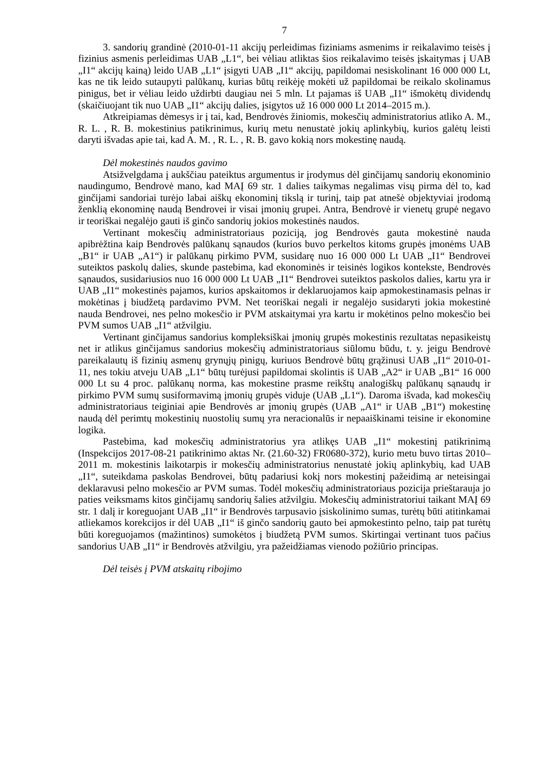7
3. sandorių grandinė (2010-01-11 akcijų perleidimas fiziniams asmenims ir reikalavimo teisės į fizinius asmenis perleidimas UAB „L1“, bei vėliau atliktas šios reikalavimo teisės įskaitymas į UAB „I1“ akcijų kainą) leido UAB „L1“ įsigyti UAB „I1“ akcijų, papildomai nesiskolinant 16 000 000 Lt, kas ne tik leido sutaupyti palūkanų, kurias būtų reikėję mokėti už papildomai be reikalo skolinamus pinigus, bet ir vėliau leido uždirbti daugiau nei 5 mln. Lt pajamas iš UAB „I1“ išmokėtų dividendų (skaičiuojant tik nuo UAB „I1“ akcijų dalies, įsigytos už 16 000 000 Lt 2014–2015 m.).
Atkreipiamas dėmesys ir į tai, kad, Bendrovės žiniomis, mokesčių administratorius atliko A. M., R. L. , R. B. mokestinius patikrinimus, kurių metu nenustatė jokių aplinkybių, kurios galėtų leisti daryti išvadas apie tai, kad A. M. , R. L. , R. B. gavo kokią nors mokestinę naudą.
Dėl mokestinės naudos gavimo
Atsižvelgdama į aukščiau pateiktus argumentus ir įrodymus dėl ginčijamų sandorių ekonominio naudingumo, Bendrovė mano, kad MAĮ 69 str. 1 dalies taikymas negalimas visų pirma dėl to, kad ginčijami sandoriai turėjo labai aiškų ekonominį tikslą ir turinį, taip pat atnešė objektyviai įrodomą ženklią ekonominę naudą Bendrovei ir visai įmonių grupei. Antra, Bendrovė ir vienetų grupė negavo ir teoriškai negalėjo gauti iš ginčo sandorių jokios mokestinės naudos.
Vertinant mokesčių administratoriaus poziciją, jog Bendrovės gauta mokestinė nauda apibrėžtina kaip Bendrovės palūkanų sąnaudos (kurios buvo perkeltos kitoms grupės įmonėms UAB „B1“ ir UAB „A1“) ir palūkanų pirkimo PVM, susidarę nuo 16 000 000 Lt UAB „I1“ Bendrovei suteiktos paskolų dalies, skunde pastebima, kad ekonominės ir teisinės logikos kontekste, Bendrovės sąnaudos, susidariusios nuo 16 000 000 Lt UAB „I1“ Bendrovei suteiktos paskolos dalies, kartu yra ir UAB „I1“ mokestinės pajamos, kurios apskaitomos ir deklaruojamos kaip apmokestinamasis pelnas ir mokėtinas į biudžetą pardavimo PVM. Net teoriškai negali ir negalėjo susidaryti jokia mokestinė nauda Bendrovei, nes pelno mokesčio ir PVM atskaitymai yra kartu ir mokėtinos pelno mokesčio bei PVM sumos UAB „I1“ atžvilgiu.
Vertinant ginčijamus sandorius kompleksiškai įmonių grupės mokestinis rezultatas nepasikeistų net ir atlikus ginčijamus sandorius mokesčių administratoriaus siūlomu būdu, t. y. jeigu Bendrovė pareikalautų iš fizinių asmenų grynųjų pinigų, kuriuos Bendrovė būtų grąžinusi UAB „I1“ 2010-01-11, nes tokiu atveju UAB „L1“ būtų turėjusi papildomai skolintis iš UAB „A2“ ir UAB „B1“ 16 000 000 Lt su 4 proc. palūkanų norma, kas mokestine prasme reikštų analogiškų palūkanų sąnaudų ir pirkimo PVM sumų susiformavimą įmonių grupės viduje (UAB „L1“). Daroma išvada, kad mokesčių administratoriaus teiginiai apie Bendrovės ar įmonių grupės (UAB „A1“ ir UAB „B1“) mokestinę naudą dėl perimtų mokestinių nuostolių sumų yra neracionalūs ir nepaaiškinami teisine ir ekonomine logika.
Pastebima, kad mokesčių administratorius yra atlikęs UAB „I1“ mokestinį patikrinimą (Inspekcijos 2017-08-21 patikrinimo aktas Nr. (21.60-32) FR0680-372), kurio metu buvo tirtas 2010–2011 m. mokestinis laikotarpis ir mokesčių administratorius nenustatė jokių aplinkybių, kad UAB „I1“, suteikdama paskolas Bendrovei, būtų padariusi kokį nors mokestinį pažeidimą ar neteisingai deklaravusi pelno mokesčio ar PVM sumas. Todėl mokesčių administratoriaus pozicija prieštarauja jo paties veiksmams kitos ginčijamų sandorių šalies atžvilgiu. Mokesčių administratoriui taikant MAĮ 69 str. 1 dalį ir koreguojant UAB „I1“ ir Bendrovės tarpusavio įsiskolinimo sumas, turėtų būti atitinkamai atliekamos korekcijos ir dėl UAB „I1“ iš ginčo sandorių gauto bei apmokestinto pelno, taip pat turėtų būti koreguojamos (mažintinos) sumokėtos į biudžetą PVM sumos. Skirtingai vertinant tuos pačius sandorius UAB „I1“ ir Bendrovės atžvilgiu, yra pažeidžiamas vienodo požiūrio principas.
Dėl teisės į PVM atskaitų ribojimo